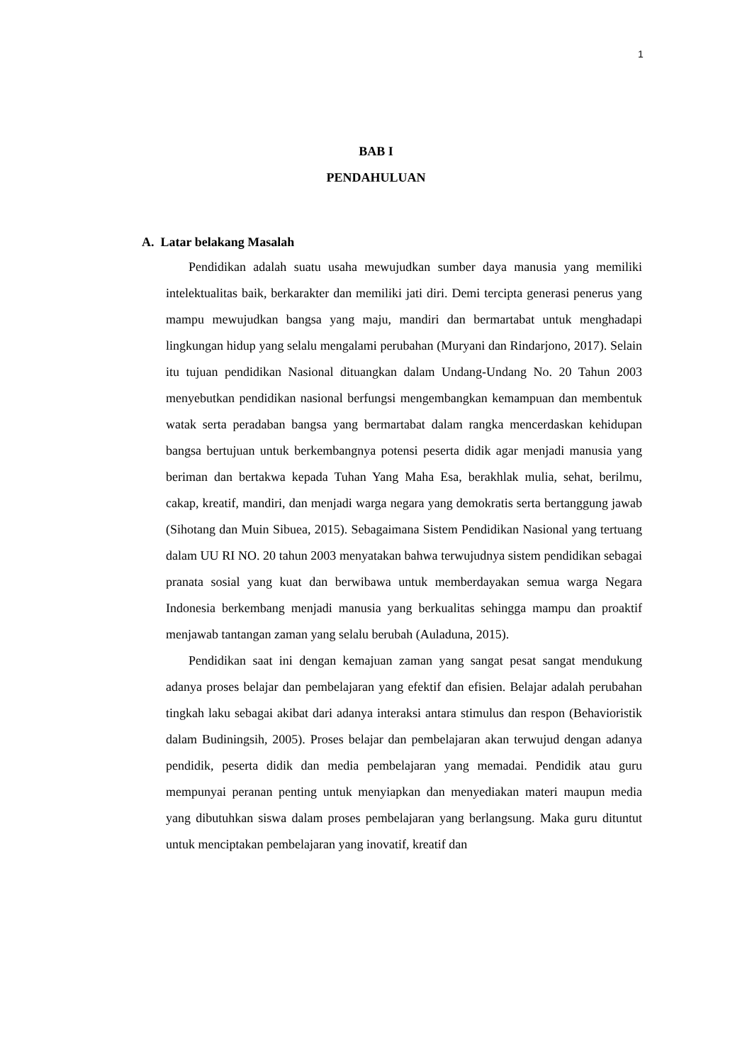1
BAB I
PENDAHULUAN
A. Latar belakang Masalah
Pendidikan adalah suatu usaha mewujudkan sumber daya manusia yang memiliki intelektualitas baik, berkarakter dan memiliki jati diri. Demi tercipta generasi penerus yang mampu mewujudkan bangsa yang maju, mandiri dan bermartabat untuk menghadapi lingkungan hidup yang selalu mengalami perubahan (Muryani dan Rindarjono, 2017). Selain itu tujuan pendidikan Nasional dituangkan dalam Undang-Undang No. 20 Tahun 2003 menyebutkan pendidikan nasional berfungsi mengembangkan kemampuan dan membentuk watak serta peradaban bangsa yang bermartabat dalam rangka mencerdaskan kehidupan bangsa bertujuan untuk berkembangnya potensi peserta didik agar menjadi manusia yang beriman dan bertakwa kepada Tuhan Yang Maha Esa, berakhlak mulia, sehat, berilmu, cakap, kreatif, mandiri, dan menjadi warga negara yang demokratis serta bertanggung jawab (Sihotang dan Muin Sibuea, 2015). Sebagaimana Sistem Pendidikan Nasional yang tertuang dalam UU RI NO. 20 tahun 2003 menyatakan bahwa terwujudnya sistem pendidikan sebagai pranata sosial yang kuat dan berwibawa untuk memberdayakan semua warga Negara Indonesia berkembang menjadi manusia yang berkualitas sehingga mampu dan proaktif menjawab tantangan zaman yang selalu berubah (Auladuna, 2015).
Pendidikan saat ini dengan kemajuan zaman yang sangat pesat sangat mendukung adanya proses belajar dan pembelajaran yang efektif dan efisien. Belajar adalah perubahan tingkah laku sebagai akibat dari adanya interaksi antara stimulus dan respon (Behavioristik dalam Budiningsih, 2005). Proses belajar dan pembelajaran akan terwujud dengan adanya pendidik, peserta didik dan media pembelajaran yang memadai. Pendidik atau guru mempunyai peranan penting untuk menyiapkan dan menyediakan materi maupun media yang dibutuhkan siswa dalam proses pembelajaran yang berlangsung. Maka guru dituntut untuk menciptakan pembelajaran yang inovatif, kreatif dan